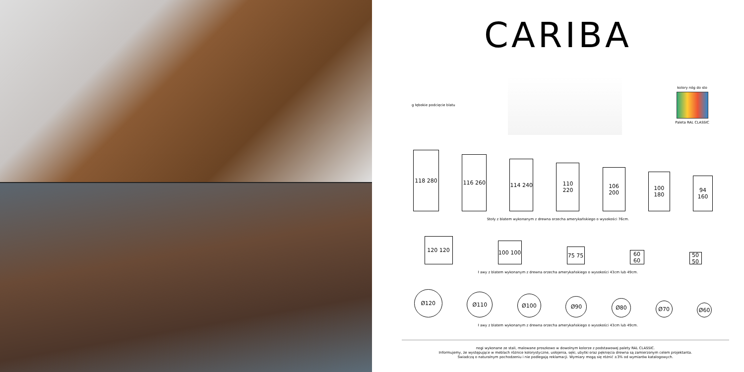CARIBA
g łębokie podcięcie blatu
kolory nóg do sto
Paleta RAL CLASSIC
118 280
116 260
114 240
110 220
106 200
100 180
94 160
Stoły z blatem wykonanym z drewna orzecha amerykańskiego o wysokości 76cm.
120 120
100 100
75 75
60 60
50 50
ł awy z blatem wykonanym z drewna orzecha amerykańskiego o wysokości 43cm lub 49cm.
Ø120
Ø110
Ø100
Ø90
Ø80
Ø70
Ø60
ł awy z blatem wykonanym z drewna orzecha amerykańskiego o wysokości 43cm lub 49cm.
nogi wykonane ze stali, malowane proszkowo w dowolnym kolorze z podstawowej palety RAL CLASSIC.
Informujemy, że występujące w meblach różnice kolorystyczne, usłojenia, sęki, ubytki oraz pęknięcia drewna są zamierzonym celem projektanta.
Świadczą o naturalnym pochodzeniu i nie podlegają reklamacji. Wymiary mogą się różnić ±3% od wymiarów katalogowych.